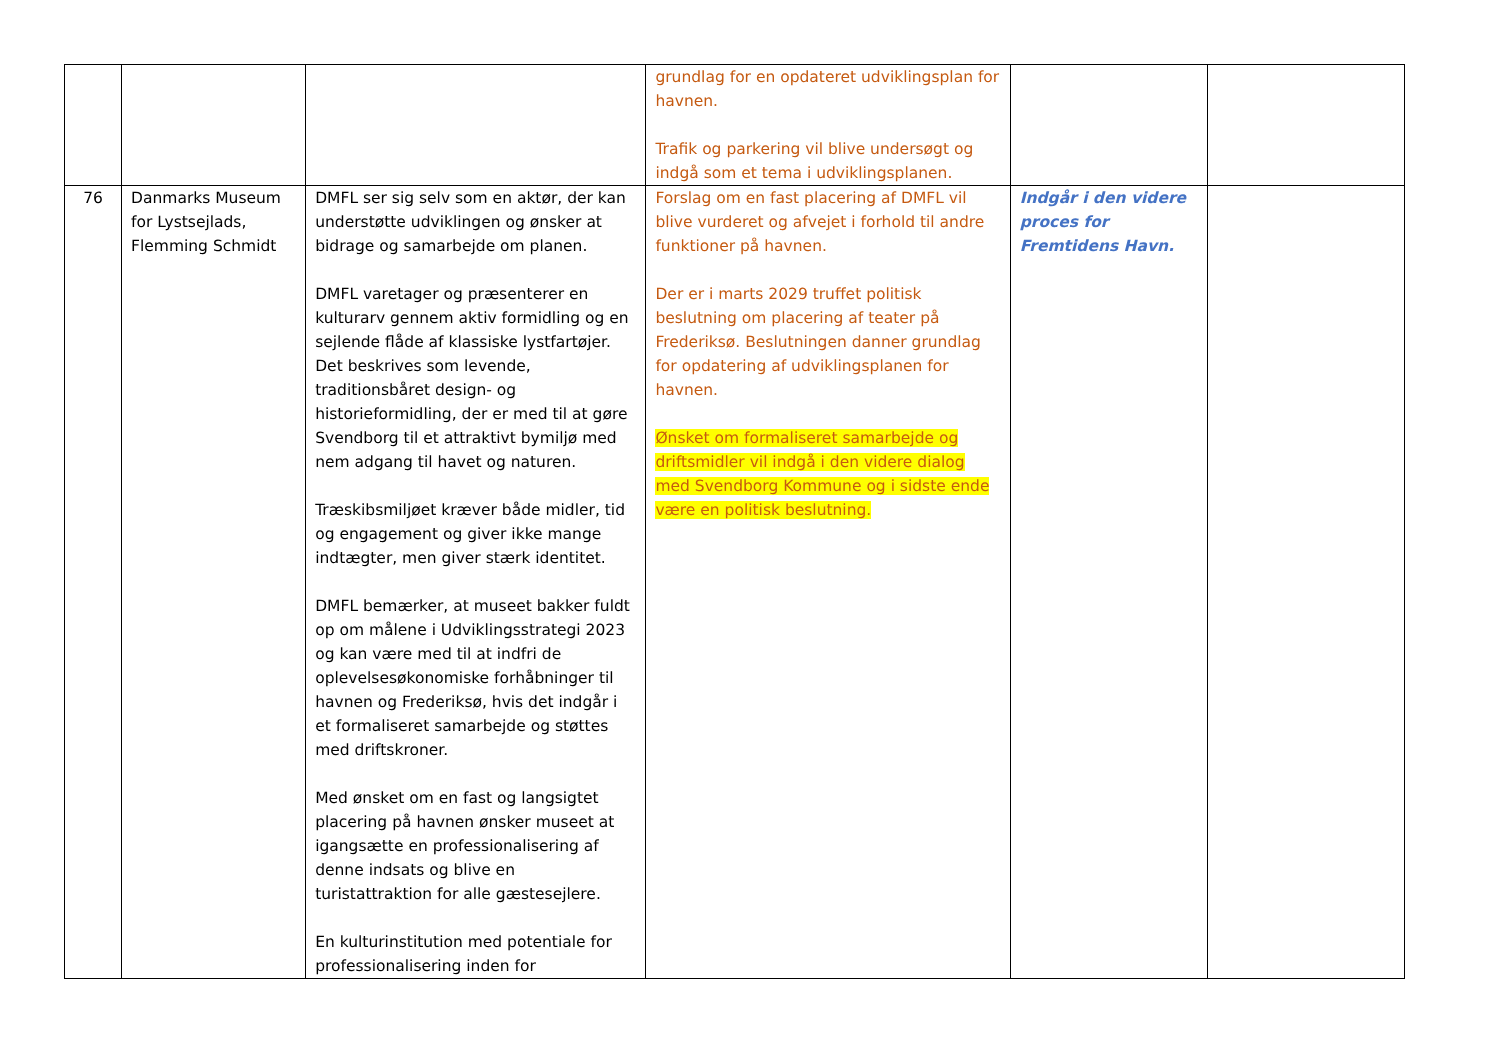| | | | grundlag for en opdateret udviklingsplan for havnen. Trafik og parkering vil blive undersøgt og indgå som et tema i udviklingsplanen. | | |
| 76 | Danmarks Museum for Lystsejlads, Flemming Schmidt | DMFL ser sig selv som en aktør, der kan understøtte udviklingen og ønsker at bidrage og samarbejde om planen. DMFL varetager og præsenterer en kulturarv gennem aktiv formidling og en sejlende flåde af klassiske lystfartøjer. Det beskrives som levende, traditionsbåret design- og historieformidling, der er med til at gøre Svendborg til et attraktivt bymiljø med nem adgang til havet og naturen. Træskibsmiljøet kræver både midler, tid og engagement og giver ikke mange indtægter, men giver stærk identitet. DMFL bemærker, at museet bakker fuldt op om målene i Udviklingsstrategi 2023 og kan være med til at indfri de oplevelsesøkonomiske forhåbninger til havnen og Frederiksø, hvis det indgår i et formaliseret samarbejde og støttes med driftskroner. Med ønsket om en fast og langsigtet placering på havnen ønsker museet at igangsætte en professionalisering af denne indsats og blive en turistattraktion for alle gæstesejlere. En kulturinstitution med potentiale for professionalisering inden for | Forslag om en fast placering af DMFL vil blive vurderet og afvejet i forhold til andre funktioner på havnen. Der er i marts 2029 truffet politisk beslutning om placering af teater på Frederiksø. Beslutningen danner grundlag for opdatering af udviklingsplanen for havnen. Ønsket om formaliseret samarbejde og driftsmidler vil indgå i den videre dialog med Svendborg Kommune og i sidste ende være en politisk beslutning. | Indgår i den videre proces for Fremtidens Havn. | |